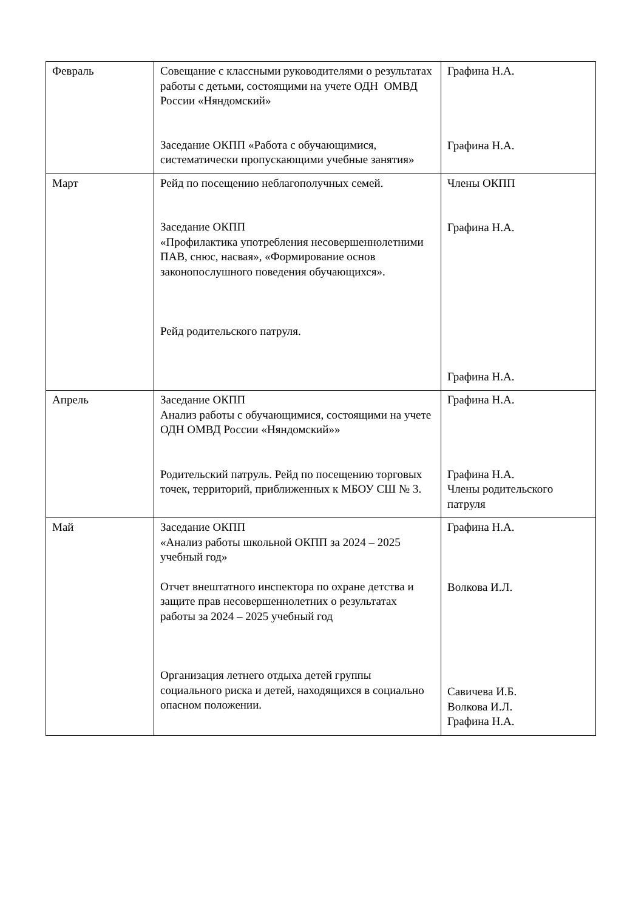| Февраль | Совещание с классными руководителями о результатах работы с детьми, состоящими на учете ОДН ОМВД России «Няндомский» Заседание ОКПП «Работа с обучающимися, систематически пропускающими учебные занятия» | Графина Н.А. Графина Н.А. |
| Март | Рейд по посещению неблагополучных семей. Заседание ОКПП «Профилактика употребления несовершеннолетними ПАВ, снюс, насвая», «Формирование основ законопослушного поведения обучающихся». Рейд родительского патруля. | Члены ОКПП Графина Н.А. Графина Н.А. |
| Апрель | Заседание ОКПП Анализ работы с обучающимися, состоящими на учете ОДН ОМВД России «Няндомский»» Родительский патруль. Рейд по посещению торговых точек, территорий, приближенных к МБОУ СШ № 3. | Графина Н.А. Графина Н.А. Члены родительского патруля |
| Май | Заседание ОКПП «Анализ работы школьной ОКПП за 2024 – 2025 учебный год» Отчет внештатного инспектора по охране детства и защите прав несовершеннолетних о результатах работы за 2024 – 2025 учебный год Организация летнего отдыха детей группы социального риска и детей, находящихся в социально опасном положении. | Графина Н.А. Волкова И.Л. Савичева И.Б. Волкова И.Л. Графина Н.А. |